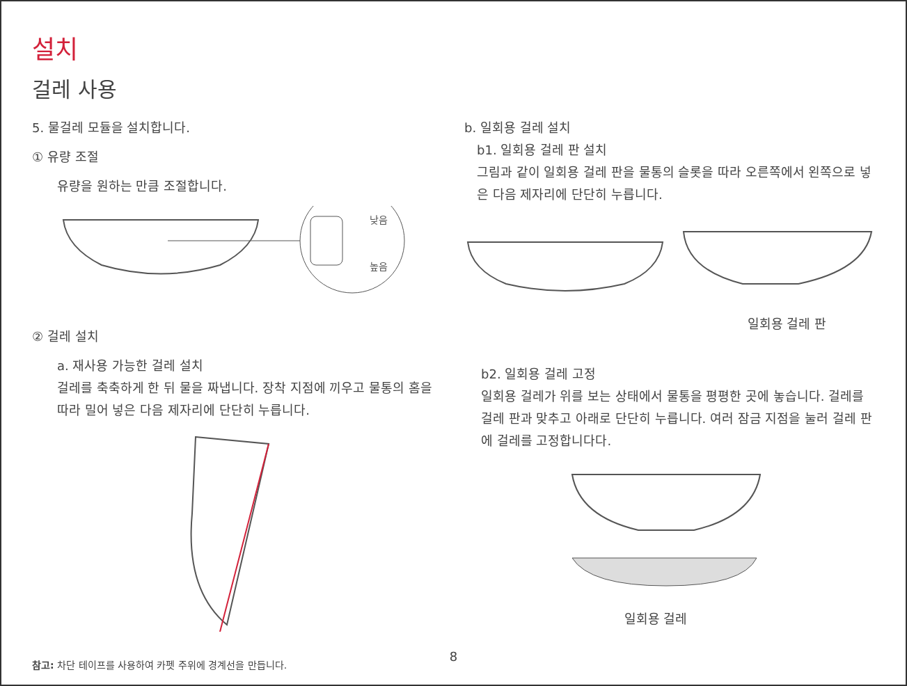설치
걸레 사용
5. 물걸레 모듈을 설치합니다.
① 유량 조절
유량을 원하는 만큼 조절합니다.
낮음
높음
② 걸레 설치
a. 재사용 가능한 걸레 설치
걸레를 축축하게 한 뒤 물을 짜냅니다. 장착 지점에 끼우고 물통의 홈을 따라 밀어 넣은 다음 제자리에 단단히 누릅니다.
참고: 차단 테이프를 사용하여 카펫 주위에 경계선을 만듭니다.
b. 일회용 걸레 설치
b1. 일회용 걸레 판 설치
그림과 같이 일회용 걸레 판을 물통의 슬롯을 따라 오른쪽에서 왼쪽으로 넣은 다음 제자리에 단단히 누릅니다.
일회용 걸레 판
b2. 일회용 걸레 고정
일회용 걸레가 위를 보는 상태에서 물통을 평평한 곳에 놓습니다. 걸레를 걸레 판과 맞추고 아래로 단단히 누릅니다. 여러 잠금 지점을 눌러 걸레 판에 걸레를 고정합니다다.
일회용 걸레
8